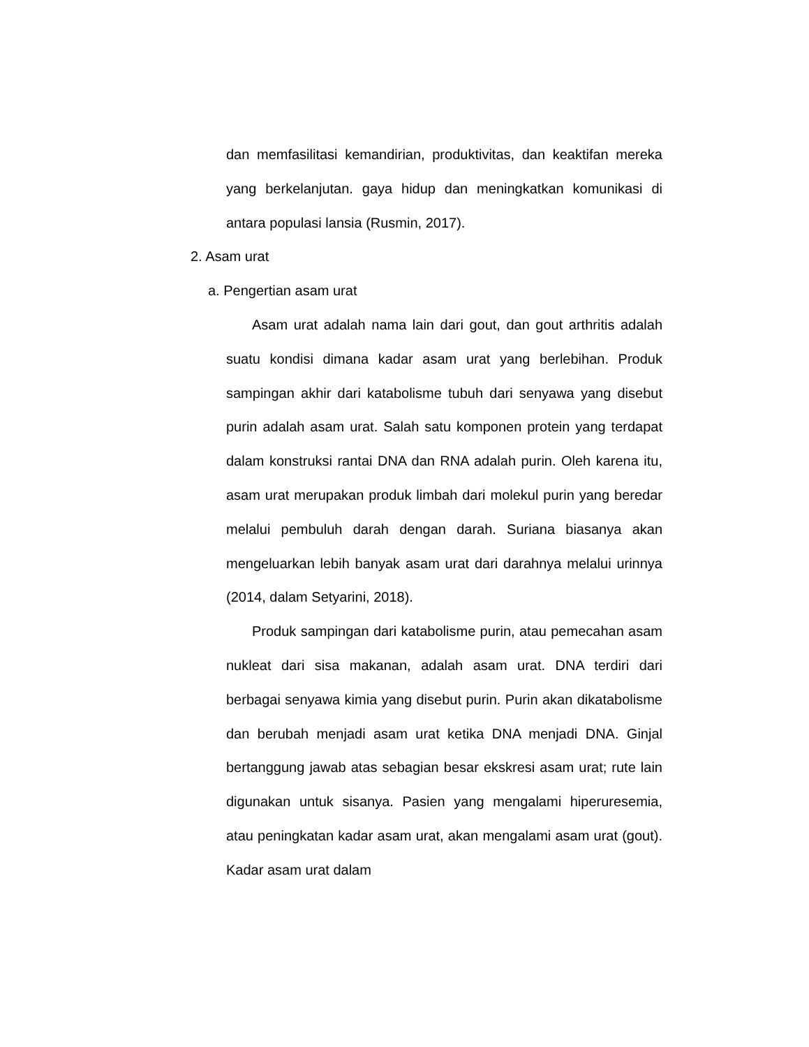dan memfasilitasi kemandirian, produktivitas, dan keaktifan mereka yang berkelanjutan. gaya hidup dan meningkatkan komunikasi di antara populasi lansia (Rusmin, 2017).
2. Asam urat
a. Pengertian asam urat
Asam urat adalah nama lain dari gout, dan gout arthritis adalah suatu kondisi dimana kadar asam urat yang berlebihan. Produk sampingan akhir dari katabolisme tubuh dari senyawa yang disebut purin adalah asam urat. Salah satu komponen protein yang terdapat dalam konstruksi rantai DNA dan RNA adalah purin. Oleh karena itu, asam urat merupakan produk limbah dari molekul purin yang beredar melalui pembuluh darah dengan darah. Suriana biasanya akan mengeluarkan lebih banyak asam urat dari darahnya melalui urinnya (2014, dalam Setyarini, 2018).
Produk sampingan dari katabolisme purin, atau pemecahan asam nukleat dari sisa makanan, adalah asam urat. DNA terdiri dari berbagai senyawa kimia yang disebut purin. Purin akan dikatabolisme dan berubah menjadi asam urat ketika DNA menjadi DNA. Ginjal bertanggung jawab atas sebagian besar ekskresi asam urat; rute lain digunakan untuk sisanya. Pasien yang mengalami hiperuresemia, atau peningkatan kadar asam urat, akan mengalami asam urat (gout). Kadar asam urat dalam